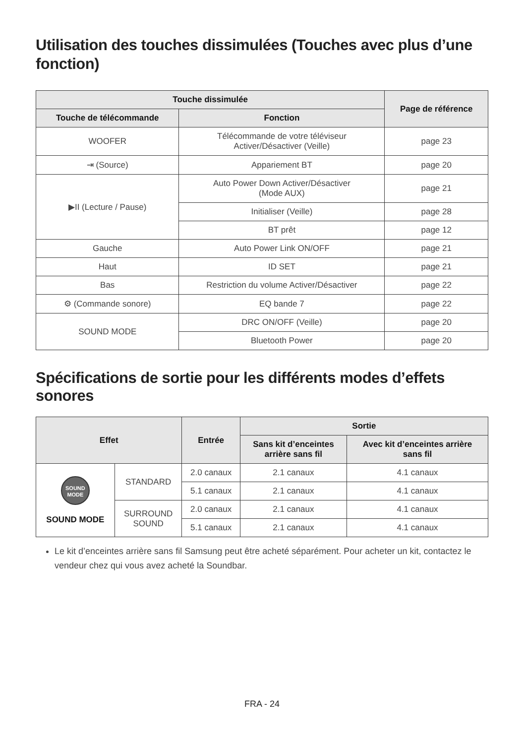Utilisation des touches dissimulées (Touches avec plus d’une fonction)
| Touche dissimulée | | Page de référence |
| --- | --- | --- |
| Touche de télécommande | Fonction | |
| WOOFER | Télécommande de votre téléviseur Activer/Désactiver (Veille) | page 23 |
| ⇥ (Source) | Appariement BT | page 20 |
| ▶II (Lecture / Pause) | Auto Power Down Activer/Désactiver (Mode AUX) | page 21 |
| | Initialiser (Veille) | page 28 |
| | BT prêt | page 12 |
| Gauche | Auto Power Link ON/OFF | page 21 |
| Haut | ID SET | page 21 |
| Bas | Restriction du volume Activer/Désactiver | page 22 |
| ⚙ (Commande sonore) | EQ bande 7 | page 22 |
| SOUND MODE | DRC ON/OFF (Veille) | page 20 |
| | Bluetooth Power | page 20 |
Spécifications de sortie pour les différents modes d’effets sonores
| Effet | | Entrée | Sortie | |
| --- | --- | --- | --- | --- |
| | | | Sans kit d’enceintes arrière sans fil | Avec kit d’enceintes arrière sans fil |
| SOUND MODE SOUND MODE | STANDARD | 2.0 canaux | 2.1 canaux | 4.1 canaux |
| | | 5.1 canaux | 2.1 canaux | 4.1 canaux |
| | SURROUND SOUND | 2.0 canaux | 2.1 canaux | 4.1 canaux |
| | | 5.1 canaux | 2.1 canaux | 4.1 canaux |
Le kit d’enceintes arrière sans fil Samsung peut être acheté séparément. Pour acheter un kit, contactez le vendeur chez qui vous avez acheté la Soundbar.
FRA - 24